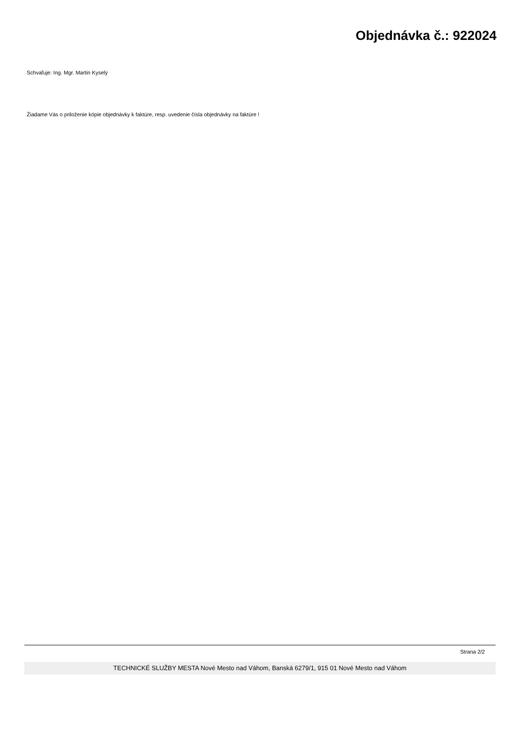Objednávka č.: 922024
Schvaľuje: Ing. Mgr. Martin Kyselý
Žiadame Vás o priloženie kópie objednávky k faktúre, resp. uvedenie čísla objednávky na faktúre !
Strana 2/2
TECHNICKÉ SLUŽBY MESTA Nové Mesto nad Váhom, Banská 6279/1, 915 01 Nové Mesto nad Váhom